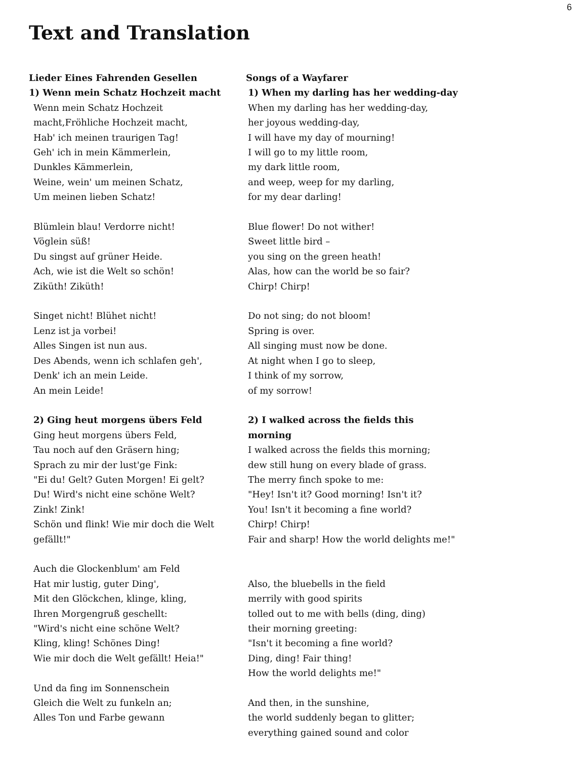6
Text and Translation
Lieder Eines Fahrenden Gesellen
1) Wenn mein Schatz Hochzeit macht
Wenn mein Schatz Hochzeit macht,Fröhliche Hochzeit macht,
Hab' ich meinen traurigen Tag!
Geh' ich in mein Kämmerlein,
Dunkles Kämmerlein,
Weine, wein' um meinen Schatz,
Um meinen lieben Schatz!
Blümlein blau! Verdorre nicht!
Vöglein süß!
Du singst auf grüner Heide.
Ach, wie ist die Welt so schön!
Ziküth! Ziküth!
Singet nicht! Blühet nicht!
Lenz ist ja vorbei!
Alles Singen ist nun aus.
Des Abends, wenn ich schlafen geh',
Denk' ich an mein Leide.
An mein Leide!
2) Ging heut morgens übers Feld
Ging heut morgens übers Feld,
Tau noch auf den Gräsern hing;
Sprach zu mir der lust'ge Fink:
"Ei du! Gelt? Guten Morgen! Ei gelt?
Du! Wird's nicht eine schöne Welt?
Zink! Zink!
Schön und flink! Wie mir doch die Welt gefällt!"
Auch die Glockenblum' am Feld
Hat mir lustig, guter Ding',
Mit den Glöckchen, klinge, kling,
Ihren Morgengruß geschellt:
"Wird's nicht eine schöne Welt?
Kling, kling! Schönes Ding!
Wie mir doch die Welt gefällt! Heia!"
Und da fing im Sonnenschein
Gleich die Welt zu funkeln an;
Alles Ton und Farbe gewann
Songs of a Wayfarer
1) When my darling has her wedding-day
When my darling has her wedding-day,
her joyous wedding-day,
I will have my day of mourning!
I will go to my little room,
my dark little room,
and weep, weep for my darling,
for my dear darling!
Blue flower! Do not wither!
Sweet little bird –
you sing on the green heath!
Alas, how can the world be so fair?
Chirp! Chirp!
Do not sing; do not bloom!
Spring is over.
All singing must now be done.
At night when I go to sleep,
I think of my sorrow,
of my sorrow!
2) I walked across the fields this morning
I walked across the fields this morning;
dew still hung on every blade of grass.
The merry finch spoke to me:
"Hey! Isn't it? Good morning! Isn't it?
You! Isn't it becoming a fine world?
Chirp! Chirp!
Fair and sharp! How the world delights me!"
Also, the bluebells in the field
merrily with good spirits
tolled out to me with bells (ding, ding)
their morning greeting:
"Isn't it becoming a fine world?
Ding, ding! Fair thing!
How the world delights me!"
And then, in the sunshine,
the world suddenly began to glitter;
everything gained sound and color